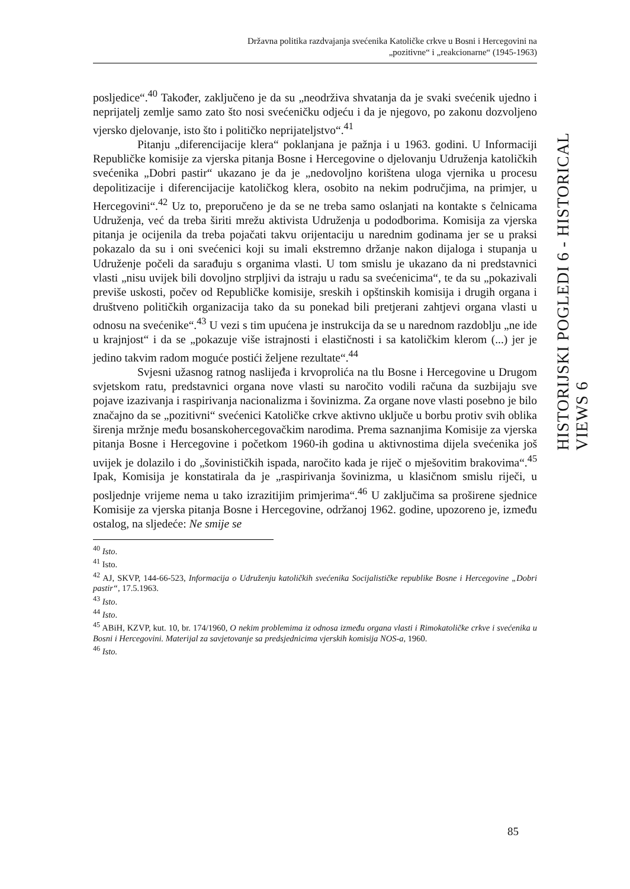Državna politika razdvajanja svećenika Katoličke crkve u Bosni i Hercegovini na
„pozitivne“ i „reakcionarne“ (1945-1963)
posljedice“.<sup>40</sup> Također, zaključeno je da su „neodrživa shvatanja da je svaki svećenik ujedno i neprijatelj zemlje samo zato što nosi svećeničku odjeću i da je njegovo, po zakonu dozvoljeno vjersko djelovanje, isto što i političko neprijateljstvo“.<sup>41</sup>
Pitanju „diferencijacije klera“ poklanjana je pažnja i u 1963. godini. U Informaciji Republičke komisije za vjerska pitanja Bosne i Hercegovine o djelovanju Udruženja katoličkih svećenika „Dobri pastir“ ukazano je da je „nedovoljno korištena uloga vjernika u procesu depolitizacije i diferencijacije katoličkog klera, osobito na nekim područjima, na primjer, u Hercegovini“.<sup>42</sup> Uz to, preporučeno je da se ne treba samo oslanjati na kontakte s čelnicama Udruženja, već da treba širiti mrežu aktivista Udruženja u pododborima. Komisija za vjerska pitanja je ocijenila da treba pojačati takvu orijentaciju u narednim godinama jer se u praksi pokazalo da su i oni svećenici koji su imali ekstremno držanje nakon dijaloga i stupanja u Udruženje počeli da sarađuju s organima vlasti. U tom smislu je ukazano da ni predstavnici vlasti „nisu uvijek bili dovoljno strpljivi da istraju u radu sa svećenicima“, te da su „pokazivali previše uskosti, počev od Republičke komisije, sreskih i opštinskih komisija i drugih organa i društveno političkih organizacija tako da su ponekad bili pretjerani zahtjevi organa vlasti u odnosu na svećenike“.<sup>43</sup> U vezi s tim upućena je instrukcija da se u narednom razdoblju „ne ide u krajnjost“ i da se „pokazuje više istrajnosti i elastičnosti i sa katoličkim klerom (...) jer je jedino takvim radom moguće postići željene rezultate“.<sup>44</sup>
Svjesni užasnog ratnog naslijeđa i krvoprolića na tlu Bosne i Hercegovine u Drugom svjetskom ratu, predstavnici organa nove vlasti su naročito vodili računa da suzbijaju sve pojave izazivanja i raspirivanja nacionalizma i šovinizma. Za organe nove vlasti posebno je bilo značajno da se „pozitivni“ svećenici Katoličke crkve aktivno uključe u borbu protiv svih oblika širenja mržnje među bosanskohercegovačkim narodima. Prema saznanjima Komisije za vjerska pitanja Bosne i Hercegovine i početkom 1960-ih godina u aktivnostima dijela svećenika još uvijek je dolazilo i do „šovinističkih ispada, naročito kada je riječ o mješovitim brakovima“.<sup>45</sup> Ipak, Komisija je konstatirala da je „raspirivanja šovinizma, u klasičnom smislu riječi, u posljednje vrijeme nema u tako izrazitijim primjerima“.<sup>46</sup> U zaključima sa proširene sjednice Komisije za vjerska pitanja Bosne i Hercegovine, održanoj 1962. godine, upozoreno je, između ostalog, na sljedeće: Ne smije se
<sup>40</sup> Isto.
<sup>41</sup> Isto.
<sup>42</sup> AJ, SKVP, 144-66-523, Informacija o Udruženju katoličkih svećenika Socijalističke republike Bosne i Hercegovine „Dobri pastir“, 17.5.1963.
<sup>43</sup> Isto.
<sup>44</sup> Isto.
<sup>45</sup> ABiH, KZVP, kut. 10, br. 174/1960, O nekim problemima iz odnosa između organa vlasti i Rimokatoličke crkve i svećenika u Bosni i Hercegovini. Materijal za savjetovanje sa predsjednicima vjerskih komisija NOS-a, 1960.
<sup>46</sup> Isto.
HISTORIJSKI POGLEDI 6 - HISTORICAL VIEWS 6
85